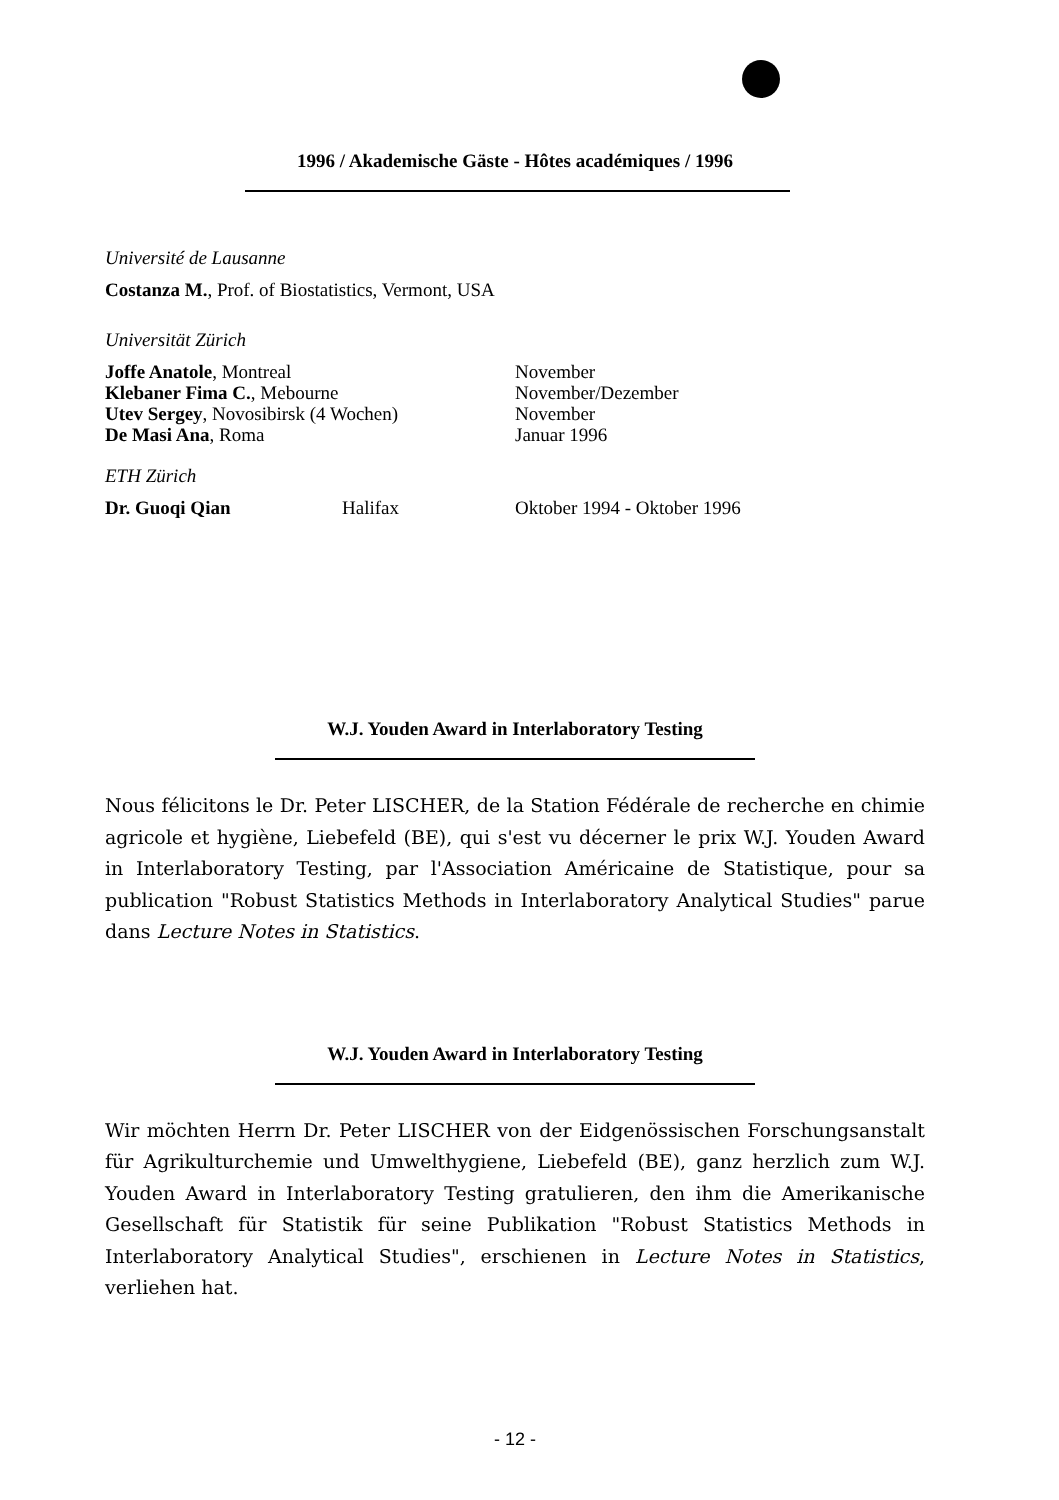1996 / Akademische Gäste - Hôtes académiques / 1996
Université de Lausanne
Costanza M., Prof. of Biostatistics, Vermont, USA
Universität Zürich
Joffe Anatole, Montreal November
Klebaner Fima C., Mebourne November/Dezember
Utev Sergey, Novosibirsk (4 Wochen) November
De Masi Ana, Roma Januar 1996
ETH Zürich
Dr. Guoqi Qian Halifax Oktober 1994 - Oktober 1996
W.J. Youden Award in Interlaboratory Testing
Nous félicitons le Dr. Peter LISCHER, de la Station Fédérale de recherche en chimie agricole et hygiène, Liebefeld (BE), qui s'est vu décerner le prix W.J. Youden Award in Interlaboratory Testing, par l'Association Américaine de Statistique, pour sa publication "Robust Statistics Methods in Interlaboratory Analytical Studies" parue dans Lecture Notes in Statistics.
W.J. Youden Award in Interlaboratory Testing
Wir möchten Herrn Dr. Peter LISCHER von der Eidgenössischen Forschungsanstalt für Agrikulturchemie und Umwelthygiene, Liebefeld (BE), ganz herzlich zum W.J. Youden Award in Interlaboratory Testing gratulieren, den ihm die Amerikanische Gesellschaft für Statistik für seine Publikation "Robust Statistics Methods in Interlaboratory Analytical Studies", erschienen in Lecture Notes in Statistics, verliehen hat.
- 12 -